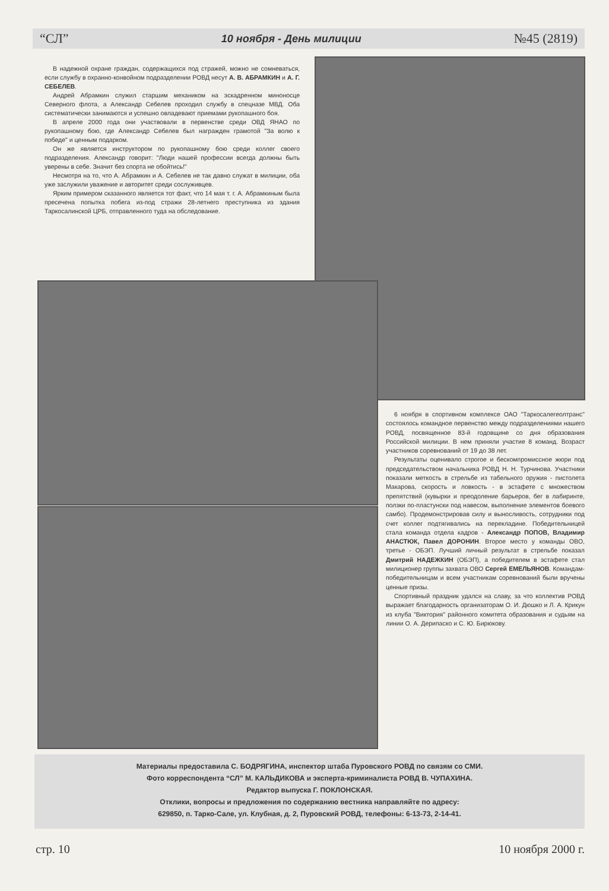“СЛ” 10 ноября - День милиции №45 (2819)
В надежной охране граждан, содержащихся под стражей, можно не сомневаться, если службу в охранно-конвойном подразделении РОВД несут А. В. АБРАМКИН и А. Г. СЕБЕЛЕВ.
Андрей Абрамкин служил старшим механиком на эскадренном миноносце Северного флота, а Александр Себелев проходил службу в спецназе МВД. Оба систематически занимаются и успешно овладевают приемами рукопашного боя.
В апреле 2000 года они участвовали в первенстве среди ОВД ЯНАО по рукопашному бою, где Александр Себелев был награжден грамотой "За волю к победе" и ценным подарком.
Он же является инструктором по рукопашному бою среди коллег своего подразделения. Александр говорит: "Люди нашей профессии всегда должны быть уверены в себе. Значит без спорта не обойтись!"
Несмотря на то, что А. Абрамкин и А. Себелев не так давно служат в милиции, оба уже заслужили уважение и авторитет среди сослуживцев.
Ярким примером сказанного является тот факт, что 14 мая т. г. А. Абрамкиным была пресечена попытка побега из-под стражи 28-летнего преступника из здания Таркосалинской ЦРБ, отправленного туда на обследование.
6 ноября в спортивном комплексе ОАО "Таркосалегеолтранс" состоялось командное первенство между подразделениями нашего РОВД, посвященное 83-й годовщине со дня образования Российской милиции. В нем приняли участие 8 команд. Возраст участников соревнований от 19 до 38 лет.
Результаты оценивало строгое и бескомпромиссное жюри под председательством начальника РОВД Н. Н. Турчинова. Участники показали меткость в стрельбе из табельного оружия - пистолета Макарова, скорость и ловкость - в эстафете с множеством препятствий (кувырки и преодоление барьеров, бег в лабиринте, ползки по-пластунски под навесом, выполнение элементов боевого самбо). Продемонстрировав силу и выносливость, сотрудники под счет коллег подтягивались на перекладине. Победительницей стала команда отдела кадров - Александр ПОПОВ, Владимир АНАСТЮК, Павел ДОРОНИН. Второе место у команды ОВО, третье - ОБЭП. Лучший личный результат в стрельбе показал Дмитрий НАДЕЖКИН (ОБЭП), а победителем в эстафете стал милиционер группы захвата ОВО Сергей ЕМЕЛЬЯНОВ. Командам-победительницам и всем участникам соревнований были вручены ценные призы.
Спортивный праздник удался на славу, за что коллектив РОВД выражает благодарность организаторам О. И. Дюшко и Л. А. Крикун из клуба "Виктория" районного комитета образования и судьям на линии О. А. Дерипаско и С. Ю. Бирюкову.
Материалы предоставила С. БОДРЯГИНА, инспектор штаба Пуровского РОВД по связям со СМИ.
Фото корреспондента “СЛ” М. КАЛЬДИКОВА и эксперта-криминалиста РОВД В. ЧУПАХИНА.
Редактор выпуска Г. ПОКЛОНСКАЯ.
Отклики, вопросы и предложения по содержанию вестника направляйте по адресу:
629850, п. Тарко-Сале, ул. Клубная, д. 2, Пуровский РОВД, телефоны: 6-13-73, 2-14-41.
стр. 10 10 ноября 2000 г.